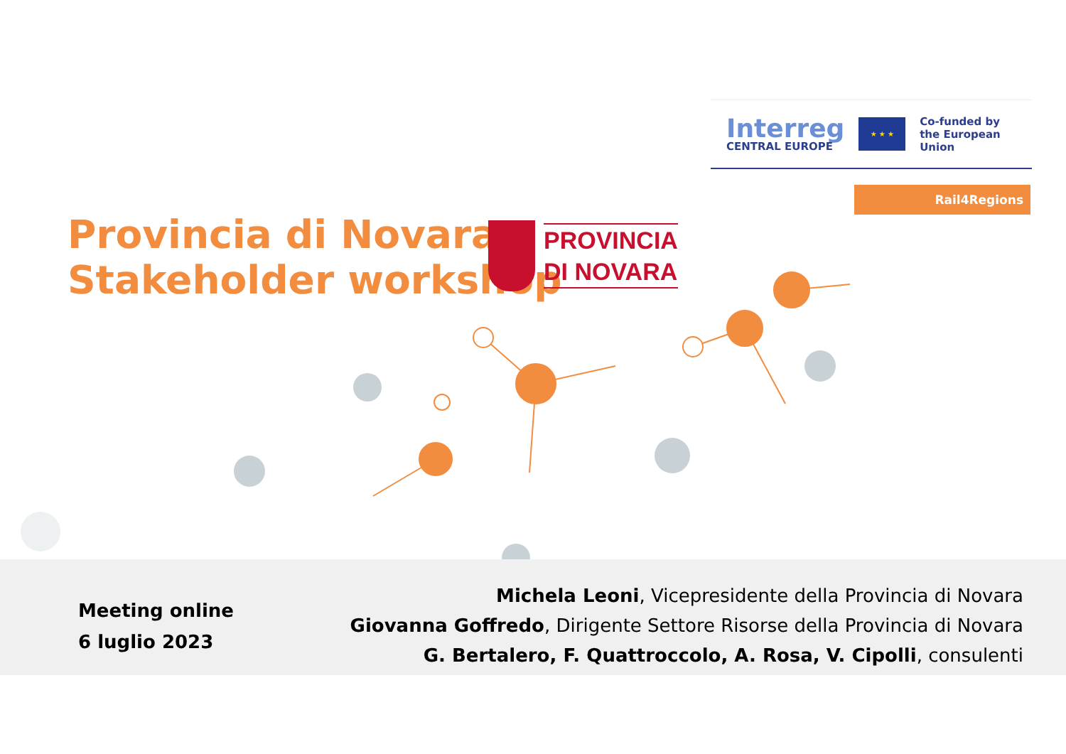Interreg
CENTRAL EUROPE
★ ★ ★
Co-funded by
the European Union
Rail4Regions
Provincia di Novara
Stakeholder workshop
PROVINCIA
DI NOVARA
Meeting online
6 luglio 2023
Michela Leoni, Vicepresidente della Provincia di Novara
Giovanna Goffredo, Dirigente Settore Risorse della Provincia di Novara
G. Bertalero, F. Quattroccolo, A. Rosa, V. Cipolli, consulenti